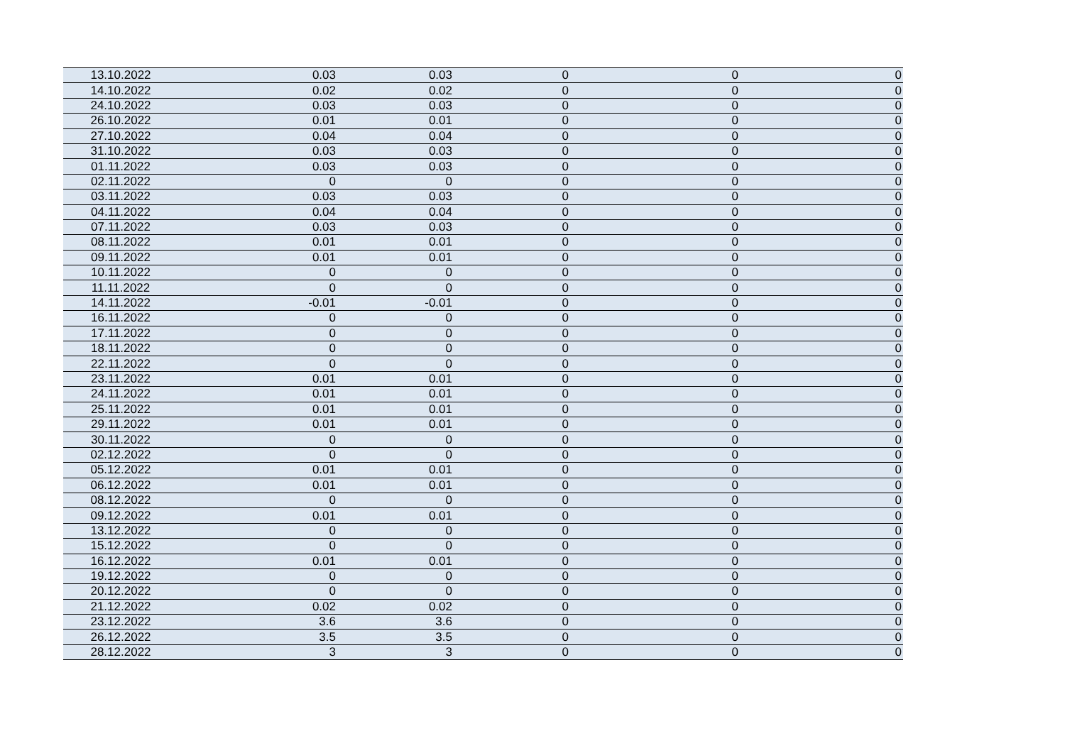| 13.10.2022 | 0.03 | 0.03 | 0 | 0 | 0 |
| 14.10.2022 | 0.02 | 0.02 | 0 | 0 | 0 |
| 24.10.2022 | 0.03 | 0.03 | 0 | 0 | 0 |
| 26.10.2022 | 0.01 | 0.01 | 0 | 0 | 0 |
| 27.10.2022 | 0.04 | 0.04 | 0 | 0 | 0 |
| 31.10.2022 | 0.03 | 0.03 | 0 | 0 | 0 |
| 01.11.2022 | 0.03 | 0.03 | 0 | 0 | 0 |
| 02.11.2022 | 0 | 0 | 0 | 0 | 0 |
| 03.11.2022 | 0.03 | 0.03 | 0 | 0 | 0 |
| 04.11.2022 | 0.04 | 0.04 | 0 | 0 | 0 |
| 07.11.2022 | 0.03 | 0.03 | 0 | 0 | 0 |
| 08.11.2022 | 0.01 | 0.01 | 0 | 0 | 0 |
| 09.11.2022 | 0.01 | 0.01 | 0 | 0 | 0 |
| 10.11.2022 | 0 | 0 | 0 | 0 | 0 |
| 11.11.2022 | 0 | 0 | 0 | 0 | 0 |
| 14.11.2022 | -0.01 | -0.01 | 0 | 0 | 0 |
| 16.11.2022 | 0 | 0 | 0 | 0 | 0 |
| 17.11.2022 | 0 | 0 | 0 | 0 | 0 |
| 18.11.2022 | 0 | 0 | 0 | 0 | 0 |
| 22.11.2022 | 0 | 0 | 0 | 0 | 0 |
| 23.11.2022 | 0.01 | 0.01 | 0 | 0 | 0 |
| 24.11.2022 | 0.01 | 0.01 | 0 | 0 | 0 |
| 25.11.2022 | 0.01 | 0.01 | 0 | 0 | 0 |
| 29.11.2022 | 0.01 | 0.01 | 0 | 0 | 0 |
| 30.11.2022 | 0 | 0 | 0 | 0 | 0 |
| 02.12.2022 | 0 | 0 | 0 | 0 | 0 |
| 05.12.2022 | 0.01 | 0.01 | 0 | 0 | 0 |
| 06.12.2022 | 0.01 | 0.01 | 0 | 0 | 0 |
| 08.12.2022 | 0 | 0 | 0 | 0 | 0 |
| 09.12.2022 | 0.01 | 0.01 | 0 | 0 | 0 |
| 13.12.2022 | 0 | 0 | 0 | 0 | 0 |
| 15.12.2022 | 0 | 0 | 0 | 0 | 0 |
| 16.12.2022 | 0.01 | 0.01 | 0 | 0 | 0 |
| 19.12.2022 | 0 | 0 | 0 | 0 | 0 |
| 20.12.2022 | 0 | 0 | 0 | 0 | 0 |
| 21.12.2022 | 0.02 | 0.02 | 0 | 0 | 0 |
| 23.12.2022 | 3.6 | 3.6 | 0 | 0 | 0 |
| 26.12.2022 | 3.5 | 3.5 | 0 | 0 | 0 |
| 28.12.2022 | 3 | 3 | 0 | 0 | 0 |